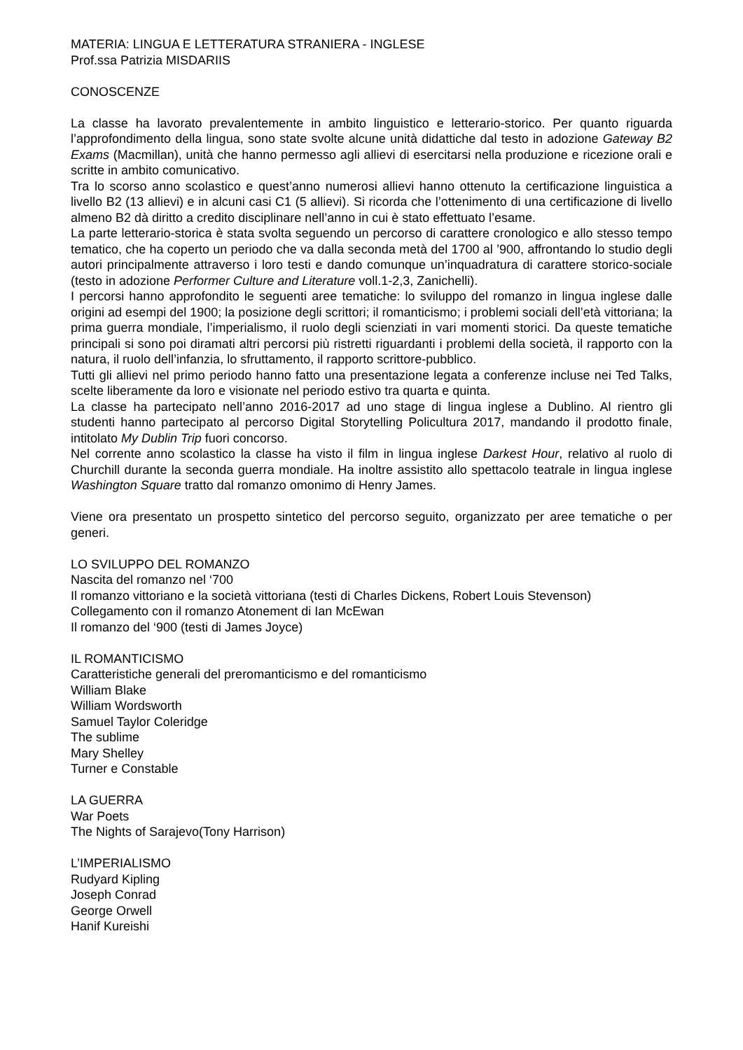MATERIA: LINGUA E LETTERATURA STRANIERA - INGLESE
Prof.ssa Patrizia MISDARIIS
CONOSCENZE
La classe ha lavorato prevalentemente in ambito linguistico e letterario-storico. Per quanto riguarda l’approfondimento della lingua, sono state svolte alcune unità didattiche dal testo in adozione Gateway B2 Exams (Macmillan), unità che hanno permesso agli allievi di esercitarsi nella produzione e ricezione orali e scritte in ambito comunicativo.
Tra lo scorso anno scolastico e quest’anno numerosi allievi hanno ottenuto la certificazione linguistica a livello B2 (13 allievi) e in alcuni casi C1 (5 allievi). Si ricorda che l’ottenimento di una certificazione di livello almeno B2 dà diritto a credito disciplinare nell’anno in cui è stato effettuato l’esame.
La parte letterario-storica è stata svolta seguendo un percorso di carattere cronologico e allo stesso tempo tematico, che ha coperto un periodo che va dalla seconda metà del 1700 al ’900, affrontando lo studio degli autori principalmente attraverso i loro testi e dando comunque un’inquadratura di carattere storico-sociale (testo in adozione Performer Culture and Literature voll.1-2,3, Zanichelli).
I percorsi hanno approfondito le seguenti aree tematiche: lo sviluppo del romanzo in lingua inglese dalle origini ad esempi del 1900; la posizione degli scrittori; il romanticismo; i problemi sociali dell’età vittoriana; la prima guerra mondiale, l’imperialismo, il ruolo degli scienziati in vari momenti storici. Da queste tematiche principali si sono poi diramati altri percorsi più ristretti riguardanti i problemi della società, il rapporto con la natura, il ruolo dell’infanzia, lo sfruttamento, il rapporto scrittore-pubblico.
Tutti gli allievi nel primo periodo hanno fatto una presentazione legata a conferenze incluse nei Ted Talks, scelte liberamente da loro e visionate nel periodo estivo tra quarta e quinta.
La classe ha partecipato nell’anno 2016-2017 ad uno stage di lingua inglese a Dublino. Al rientro gli studenti hanno partecipato al percorso Digital Storytelling Policultura 2017, mandando il prodotto finale, intitolato My Dublin Trip fuori concorso.
Nel corrente anno scolastico la classe ha visto il film in lingua inglese Darkest Hour, relativo al ruolo di Churchill durante la seconda guerra mondiale. Ha inoltre assistito allo spettacolo teatrale in lingua inglese Washington Square tratto dal romanzo omonimo di Henry James.
Viene ora presentato un prospetto sintetico del percorso seguito, organizzato per aree tematiche o per generi.
LO SVILUPPO DEL ROMANZO
Nascita del romanzo nel ‘700
Il romanzo vittoriano e la società vittoriana (testi di Charles Dickens, Robert Louis Stevenson)
Collegamento con il romanzo Atonement di Ian McEwan
Il romanzo del ‘900 (testi di James Joyce)
IL ROMANTICISMO
Caratteristiche generali del preromanticismo e del romanticismo
William Blake
William Wordsworth
Samuel Taylor Coleridge
The sublime
Mary Shelley
Turner e Constable
LA GUERRA
War Poets
The Nights of Sarajevo(Tony Harrison)
L’IMPERIALISMO
Rudyard Kipling
Joseph Conrad
George Orwell
Hanif Kureishi